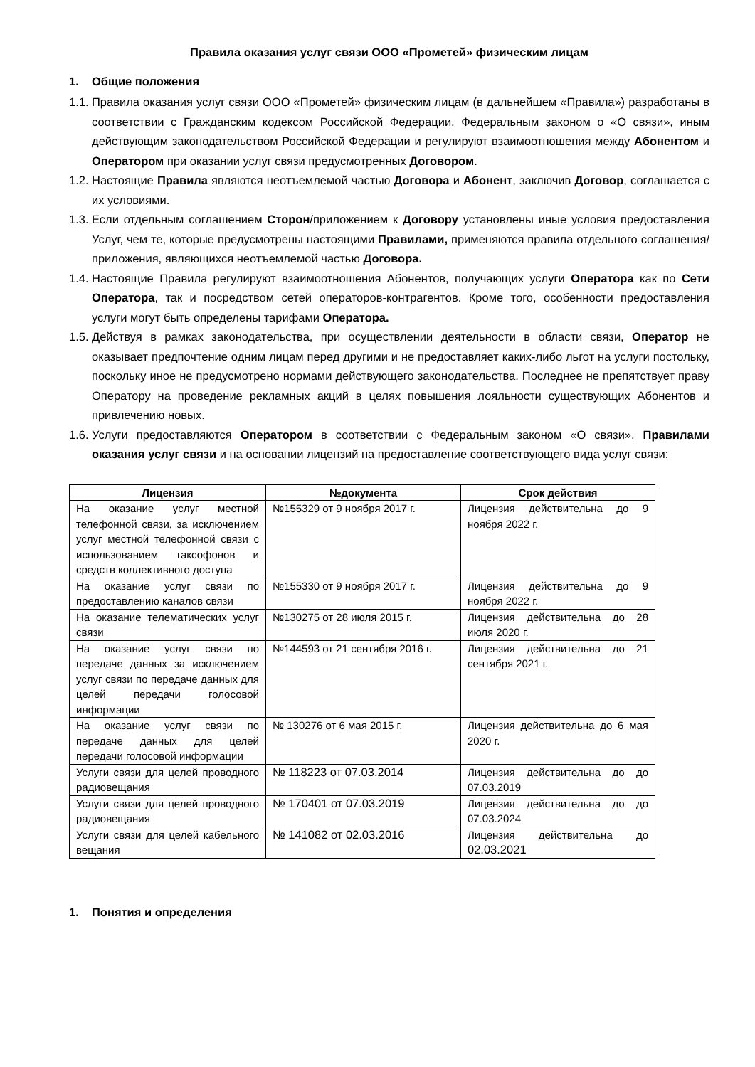Правила оказания услуг связи ООО «Прометей» физическим лицам
1. Общие положения
1.1. Правила оказания услуг связи ООО «Прометей» физическим лицам (в дальнейшем «Правила») разработаны в соответствии с Гражданским кодексом Российской Федерации, Федеральным законом о «О связи», иным действующим законодательством Российской Федерации и регулируют взаимоотношения между Абонентом и Оператором при оказании услуг связи предусмотренных Договором.
1.2. Настоящие Правила являются неотъемлемой частью Договора и Абонент, заключив Договор, соглашается с их условиями.
1.3. Если отдельным соглашением Сторон/приложением к Договору установлены иные условия предоставления Услуг, чем те, которые предусмотрены настоящими Правилами, применяются правила отдельного соглашения/приложения, являющихся неотъемлемой частью Договора.
1.4. Настоящие Правила регулируют взаимоотношения Абонентов, получающих услуги Оператора как по Сети Оператора, так и посредством сетей операторов-контрагентов. Кроме того, особенности предоставления услуги могут быть определены тарифами Оператора.
1.5. Действуя в рамках законодательства, при осуществлении деятельности в области связи, Оператор не оказывает предпочтение одним лицам перед другими и не предоставляет каких-либо льгот на услуги постольку, поскольку иное не предусмотрено нормами действующего законодательства. Последнее не препятствует праву Оператору на проведение рекламных акций в целях повышения лояльности существующих Абонентов и привлечению новых.
1.6. Услуги предоставляются Оператором в соответствии с Федеральным законом «О связи», Правилами оказания услуг связи и на основании лицензий на предоставление соответствующего вида услуг связи:
| Лицензия | №документа | Срок действия |
| --- | --- | --- |
| На оказание услуг местной телефонной связи, за исключением услуг местной телефонной связи с использованием таксофонов и средств коллективного доступа | №155329 от 9 ноября 2017 г. | Лицензия действительна до 9 ноября 2022 г. |
| На оказание услуг связи по предоставлению каналов связи | №155330 от 9 ноября 2017 г. | Лицензия действительна до 9 ноября 2022 г. |
| На оказание телематических услуг связи | №130275 от 28 июля 2015 г. | Лицензия действительна до 28 июля 2020 г. |
| На оказание услуг связи по передаче данных за исключением услуг связи по передаче данных для целей передачи голосовой информации | №144593 от 21 сентября 2016 г. | Лицензия действительна до 21 сентября 2021 г. |
| На оказание услуг связи по передаче данных для целей передачи голосовой информации | № 130276 от 6 мая 2015 г. | Лицензия действительна до 6 мая 2020 г. |
| Услуги связи для целей проводного радиовещания | № 118223 от 07.03.2014 | Лицензия действительна до до 07.03.2019 |
| Услуги связи для целей проводного радиовещания | № 170401 от 07.03.2019 | Лицензия действительна до до 07.03.2024 |
| Услуги связи для целей кабельного вещания | № 141082 от 02.03.2016 | Лицензия действительна до 02.03.2021 |
1. Понятия и определения